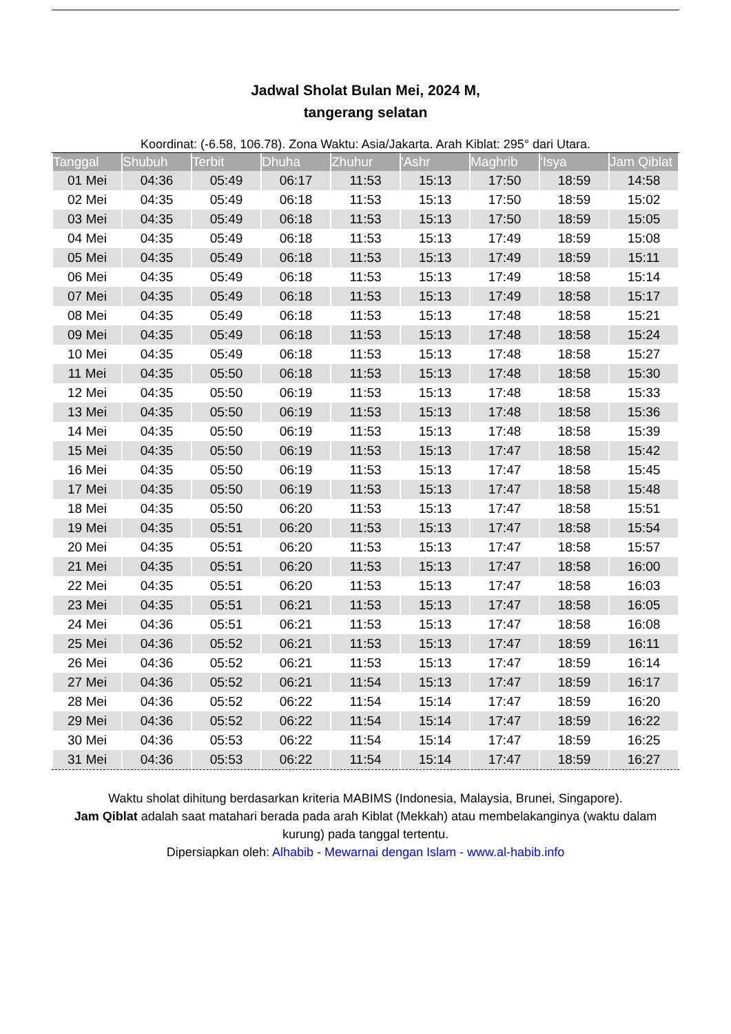Jadwal Sholat Bulan Mei, 2024 M,
tangerang selatan
Koordinat: (-6.58, 106.78). Zona Waktu: Asia/Jakarta. Arah Kiblat: 295° dari Utara.
| Tanggal | Shubuh | Terbit | Dhuha | Zhuhur | 'Ashr | Maghrib | 'Isya | Jam Qiblat |
| --- | --- | --- | --- | --- | --- | --- | --- | --- |
| 01 Mei | 04:36 | 05:49 | 06:17 | 11:53 | 15:13 | 17:50 | 18:59 | 14:58 |
| 02 Mei | 04:35 | 05:49 | 06:18 | 11:53 | 15:13 | 17:50 | 18:59 | 15:02 |
| 03 Mei | 04:35 | 05:49 | 06:18 | 11:53 | 15:13 | 17:50 | 18:59 | 15:05 |
| 04 Mei | 04:35 | 05:49 | 06:18 | 11:53 | 15:13 | 17:49 | 18:59 | 15:08 |
| 05 Mei | 04:35 | 05:49 | 06:18 | 11:53 | 15:13 | 17:49 | 18:59 | 15:11 |
| 06 Mei | 04:35 | 05:49 | 06:18 | 11:53 | 15:13 | 17:49 | 18:58 | 15:14 |
| 07 Mei | 04:35 | 05:49 | 06:18 | 11:53 | 15:13 | 17:49 | 18:58 | 15:17 |
| 08 Mei | 04:35 | 05:49 | 06:18 | 11:53 | 15:13 | 17:48 | 18:58 | 15:21 |
| 09 Mei | 04:35 | 05:49 | 06:18 | 11:53 | 15:13 | 17:48 | 18:58 | 15:24 |
| 10 Mei | 04:35 | 05:49 | 06:18 | 11:53 | 15:13 | 17:48 | 18:58 | 15:27 |
| 11 Mei | 04:35 | 05:50 | 06:18 | 11:53 | 15:13 | 17:48 | 18:58 | 15:30 |
| 12 Mei | 04:35 | 05:50 | 06:19 | 11:53 | 15:13 | 17:48 | 18:58 | 15:33 |
| 13 Mei | 04:35 | 05:50 | 06:19 | 11:53 | 15:13 | 17:48 | 18:58 | 15:36 |
| 14 Mei | 04:35 | 05:50 | 06:19 | 11:53 | 15:13 | 17:48 | 18:58 | 15:39 |
| 15 Mei | 04:35 | 05:50 | 06:19 | 11:53 | 15:13 | 17:47 | 18:58 | 15:42 |
| 16 Mei | 04:35 | 05:50 | 06:19 | 11:53 | 15:13 | 17:47 | 18:58 | 15:45 |
| 17 Mei | 04:35 | 05:50 | 06:19 | 11:53 | 15:13 | 17:47 | 18:58 | 15:48 |
| 18 Mei | 04:35 | 05:50 | 06:20 | 11:53 | 15:13 | 17:47 | 18:58 | 15:51 |
| 19 Mei | 04:35 | 05:51 | 06:20 | 11:53 | 15:13 | 17:47 | 18:58 | 15:54 |
| 20 Mei | 04:35 | 05:51 | 06:20 | 11:53 | 15:13 | 17:47 | 18:58 | 15:57 |
| 21 Mei | 04:35 | 05:51 | 06:20 | 11:53 | 15:13 | 17:47 | 18:58 | 16:00 |
| 22 Mei | 04:35 | 05:51 | 06:20 | 11:53 | 15:13 | 17:47 | 18:58 | 16:03 |
| 23 Mei | 04:35 | 05:51 | 06:21 | 11:53 | 15:13 | 17:47 | 18:58 | 16:05 |
| 24 Mei | 04:36 | 05:51 | 06:21 | 11:53 | 15:13 | 17:47 | 18:58 | 16:08 |
| 25 Mei | 04:36 | 05:52 | 06:21 | 11:53 | 15:13 | 17:47 | 18:59 | 16:11 |
| 26 Mei | 04:36 | 05:52 | 06:21 | 11:53 | 15:13 | 17:47 | 18:59 | 16:14 |
| 27 Mei | 04:36 | 05:52 | 06:21 | 11:54 | 15:13 | 17:47 | 18:59 | 16:17 |
| 28 Mei | 04:36 | 05:52 | 06:22 | 11:54 | 15:14 | 17:47 | 18:59 | 16:20 |
| 29 Mei | 04:36 | 05:52 | 06:22 | 11:54 | 15:14 | 17:47 | 18:59 | 16:22 |
| 30 Mei | 04:36 | 05:53 | 06:22 | 11:54 | 15:14 | 17:47 | 18:59 | 16:25 |
| 31 Mei | 04:36 | 05:53 | 06:22 | 11:54 | 15:14 | 17:47 | 18:59 | 16:27 |
Waktu sholat dihitung berdasarkan kriteria MABIMS (Indonesia, Malaysia, Brunei, Singapore).
Jam Qiblat adalah saat matahari berada pada arah Kiblat (Mekkah) atau membelakanginya (waktu dalam kurung) pada tanggal tertentu.
Dipersiapkan oleh: Alhabib - Mewarnai dengan Islam - www.al-habib.info